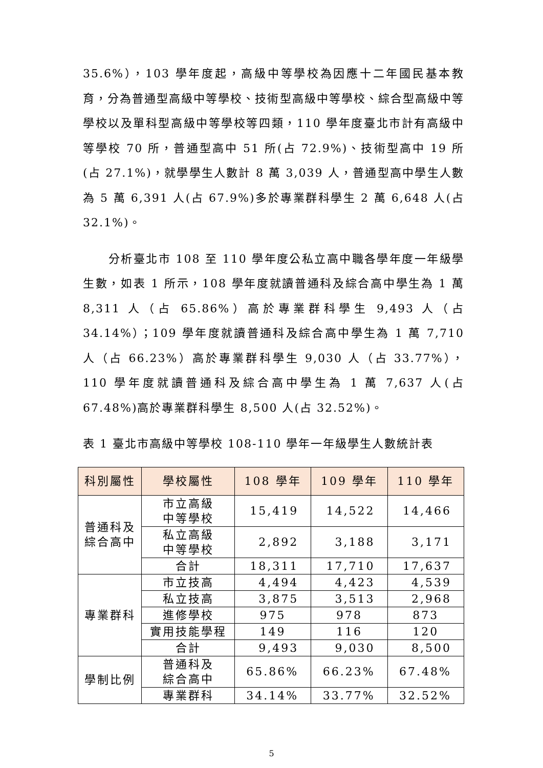35.6%），103 學年度起，高級中等學校為因應十二年國民基本教育，分為普通型高級中等學校、技術型高級中等學校、綜合型高級中等學校以及單科型高級中等學校等四類，110 學年度臺北市計有高級中等學校 70 所，普通型高中 51 所(占 72.9%)、技術型高中 19 所(占 27.1%)，就學學生人數計 8 萬 3,039 人，普通型高中學生人數為 5 萬 6,391 人(占 67.9%)多於專業群科學生 2 萬 6,648 人(占 32.1%)。
分析臺北市 108 至 110 學年度公私立高中職各學年度一年級學生數，如表 1 所示，108 學年度就讀普通科及綜合高中學生為 1 萬 8,311 人（占 65.86%）高於專業群科學生 9,493 人（占 34.14%）；109 學年度就讀普通科及綜合高中學生為 1 萬 7,710 人（占 66.23%）高於專業群科學生 9,030 人（占 33.77%），110 學年度就讀普通科及綜合高中學生為 1 萬 7,637 人(占 67.48%)高於專業群科學生 8,500 人(占 32.52%)。
表 1 臺北市高級中等學校 108-110 學年一年級學生人數統計表
| 科別屬性 | 學校屬性 | 108 學年 | 109 學年 | 110 學年 |
| --- | --- | --- | --- | --- |
| 普通科及 綜合高中 | 市立高級 中等學校 | 15,419 | 14,522 | 14,466 |
| | 私立高級 中等學校 | 2,892 | 3,188 | 3,171 |
| | 合計 | 18,311 | 17,710 | 17,637 |
| 專業群科 | 市立技高 | 4,494 | 4,423 | 4,539 |
| | 私立技高 | 3,875 | 3,513 | 2,968 |
| | 進修學校 | 975 | 978 | 873 |
| | 實用技能學程 | 149 | 116 | 120 |
| | 合計 | 9,493 | 9,030 | 8,500 |
| 學制比例 | 普通科及 綜合高中 | 65.86% | 66.23% | 67.48% |
| | 專業群科 | 34.14% | 33.77% | 32.52% |
5